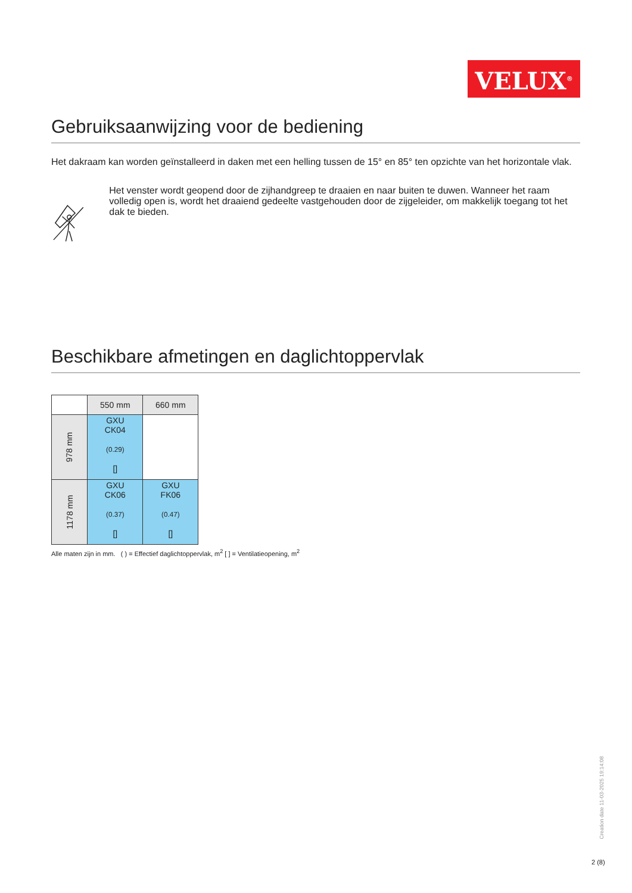VELUX<sup>®</sup>
Gebruiksaanwijzing voor de bediening
Het dakraam kan worden geïnstalleerd in daken met een helling tussen de 15° en 85° ten opzichte van het horizontale vlak.
Het venster wordt geopend door de zijhandgreep te draaien en naar buiten te duwen. Wanneer het raam volledig open is, wordt het draaiend gedeelte vastgehouden door de zijgeleider, om makkelijk toegang tot het dak te bieden.
Beschikbare afmetingen en daglichtoppervlak
| | 550 mm | 660 mm |
| 978 mm | GXU CK04 (0.29) [] | |
| 1178 mm | GXU CK06 (0.37) [] | GXU FK06 (0.47) [] |
Alle maten zijn in mm. ( ) = Effectief daglichtoppervlak, m<sup>2</sup> [ ] = Ventilatieopening, m<sup>2</sup>
Creation date 11-03-2025 19:14:08
2 (8)